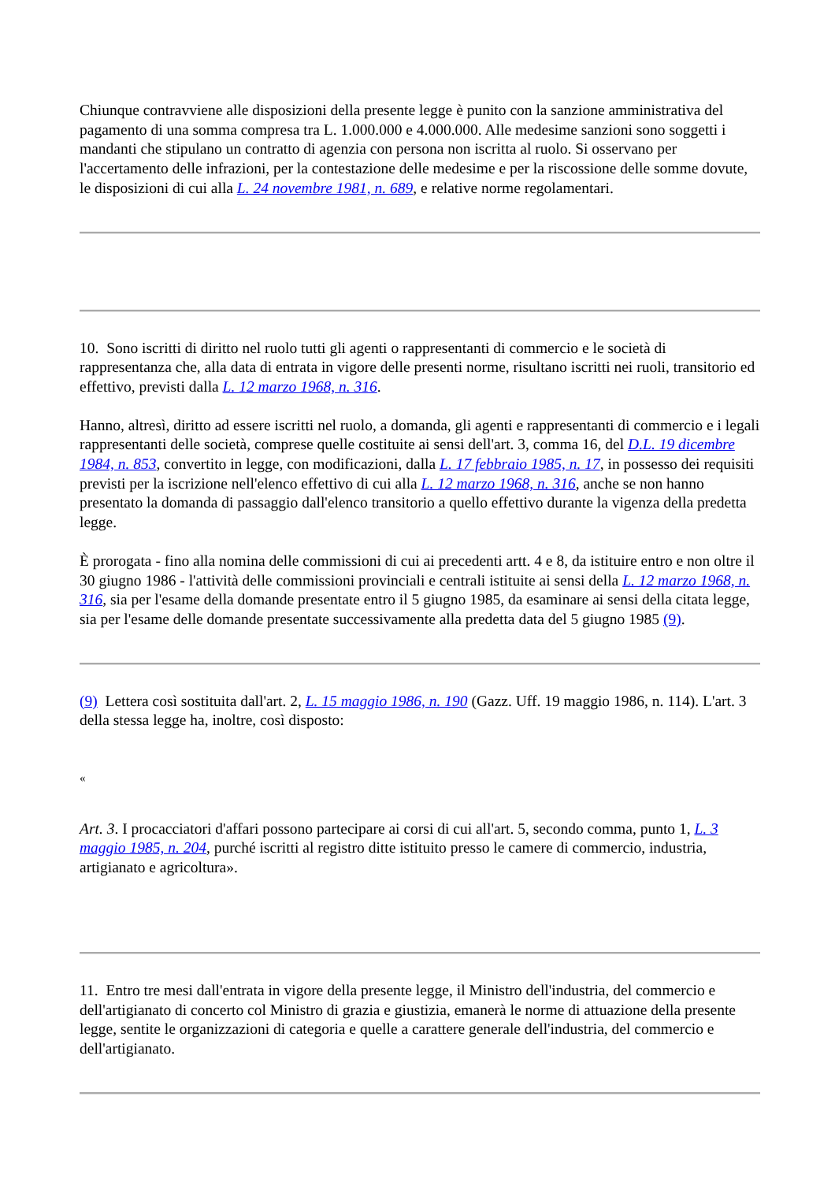Chiunque contravviene alle disposizioni della presente legge è punito con la sanzione amministrativa del pagamento di una somma compresa tra L. 1.000.000 e 4.000.000. Alle medesime sanzioni sono soggetti i mandanti che stipulano un contratto di agenzia con persona non iscritta al ruolo. Si osservano per l'accertamento delle infrazioni, per la contestazione delle medesime e per la riscossione delle somme dovute, le disposizioni di cui alla L. 24 novembre 1981, n. 689, e relative norme regolamentari.
10. Sono iscritti di diritto nel ruolo tutti gli agenti o rappresentanti di commercio e le società di rappresentanza che, alla data di entrata in vigore delle presenti norme, risultano iscritti nei ruoli, transitorio ed effettivo, previsti dalla L. 12 marzo 1968, n. 316.
Hanno, altresì, diritto ad essere iscritti nel ruolo, a domanda, gli agenti e rappresentanti di commercio e i legali rappresentanti delle società, comprese quelle costituite ai sensi dell'art. 3, comma 16, del D.L. 19 dicembre 1984, n. 853, convertito in legge, con modificazioni, dalla L. 17 febbraio 1985, n. 17, in possesso dei requisiti previsti per la iscrizione nell'elenco effettivo di cui alla L. 12 marzo 1968, n. 316, anche se non hanno presentato la domanda di passaggio dall'elenco transitorio a quello effettivo durante la vigenza della predetta legge.
È prorogata - fino alla nomina delle commissioni di cui ai precedenti artt. 4 e 8, da istituire entro e non oltre il 30 giugno 1986 - l'attività delle commissioni provinciali e centrali istituite ai sensi della L. 12 marzo 1968, n. 316, sia per l'esame della domande presentate entro il 5 giugno 1985, da esaminare ai sensi della citata legge, sia per l'esame delle domande presentate successivamente alla predetta data del 5 giugno 1985 (9).
(9) Lettera così sostituita dall'art. 2, L. 15 maggio 1986, n. 190 (Gazz. Uff. 19 maggio 1986, n. 114). L'art. 3 della stessa legge ha, inoltre, così disposto:
«
Art. 3. I procacciatori d'affari possono partecipare ai corsi di cui all'art. 5, secondo comma, punto 1, L. 3 maggio 1985, n. 204, purché iscritti al registro ditte istituito presso le camere di commercio, industria, artigianato e agricoltura».
11. Entro tre mesi dall'entrata in vigore della presente legge, il Ministro dell'industria, del commercio e dell'artigianato di concerto col Ministro di grazia e giustizia, emanerà le norme di attuazione della presente legge, sentite le organizzazioni di categoria e quelle a carattere generale dell'industria, del commercio e dell'artigianato.